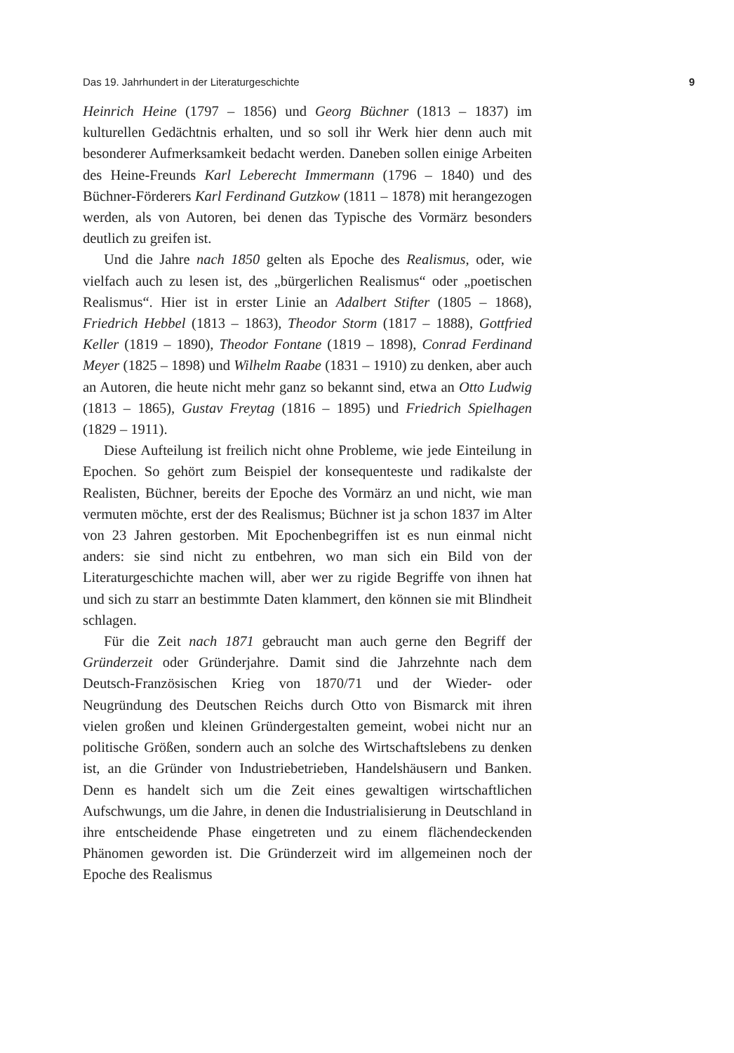Das 19. Jahrhundert in der Literaturgeschichte 9
Heinrich Heine (1797 – 1856) und Georg Büchner (1813 – 1837) im kulturellen Gedächtnis erhalten, und so soll ihr Werk hier denn auch mit besonderer Aufmerksamkeit bedacht werden. Daneben sollen einige Arbeiten des Heine-Freunds Karl Leberecht Immermann (1796 – 1840) und des Büchner-Förderers Karl Ferdinand Gutzkow (1811 – 1878) mit herangezogen werden, als von Autoren, bei denen das Typische des Vormärz besonders deutlich zu greifen ist.
Und die Jahre nach 1850 gelten als Epoche des Realismus, oder, wie vielfach auch zu lesen ist, des „bürgerlichen Realismus“ oder „poetischen Realismus“. Hier ist in erster Linie an Adalbert Stifter (1805 – 1868), Friedrich Hebbel (1813 – 1863), Theodor Storm (1817 – 1888), Gottfried Keller (1819 – 1890), Theodor Fontane (1819 – 1898), Conrad Ferdinand Meyer (1825 – 1898) und Wilhelm Raabe (1831 – 1910) zu denken, aber auch an Autoren, die heute nicht mehr ganz so bekannt sind, etwa an Otto Ludwig (1813 – 1865), Gustav Freytag (1816 – 1895) und Friedrich Spielhagen (1829 – 1911).
Diese Aufteilung ist freilich nicht ohne Probleme, wie jede Einteilung in Epochen. So gehört zum Beispiel der konsequenteste und radikalste der Realisten, Büchner, bereits der Epoche des Vormärz an und nicht, wie man vermuten möchte, erst der des Realismus; Büchner ist ja schon 1837 im Alter von 23 Jahren gestorben. Mit Epochenbegriffen ist es nun einmal nicht anders: sie sind nicht zu entbehren, wo man sich ein Bild von der Literaturgeschichte machen will, aber wer zu rigide Begriffe von ihnen hat und sich zu starr an bestimmte Daten klammert, den können sie mit Blindheit schlagen.
Für die Zeit nach 1871 gebraucht man auch gerne den Begriff der Gründerzeit oder Gründerjahre. Damit sind die Jahrzehnte nach dem Deutsch-Französischen Krieg von 1870/71 und der Wieder- oder Neugründung des Deutschen Reichs durch Otto von Bismarck mit ihren vielen großen und kleinen Gründergestalten gemeint, wobei nicht nur an politische Größen, sondern auch an solche des Wirtschaftslebens zu denken ist, an die Gründer von Industriebetrieben, Handelshäusern und Banken. Denn es handelt sich um die Zeit eines gewaltigen wirtschaftlichen Aufschwungs, um die Jahre, in denen die Industrialisierung in Deutschland in ihre entscheidende Phase eingetreten und zu einem flächendeckenden Phänomen geworden ist. Die Gründerzeit wird im allgemeinen noch der Epoche des Realismus